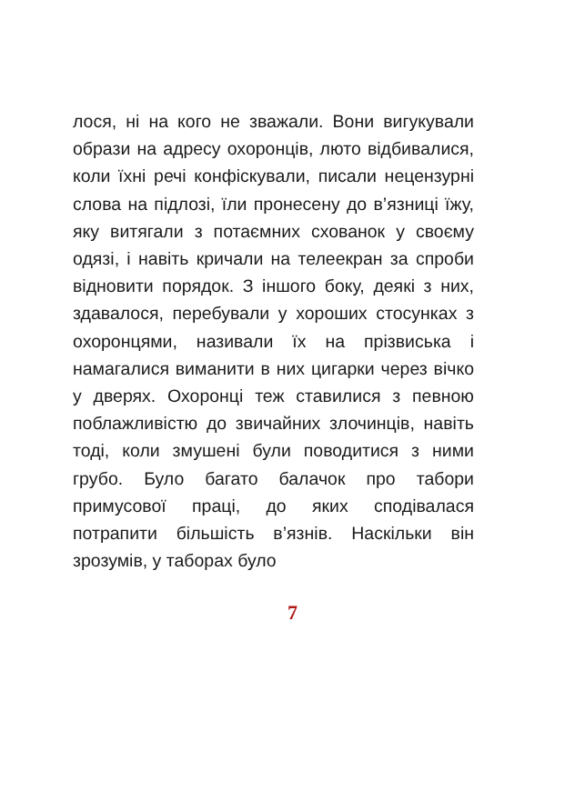лося, ні на кого не зважали. Вони вигуку­вали образи на адресу охоронців, люто відбивалися, коли їхні речі конфіскували, писали нецензурні слова на підлозі, їли пронесену до в’язниці їжу, яку витягали з потаємних схованок у своєму одязі, і навіть кричали на телеекран за спроби відновити порядок. З іншого боку, дея­кі з них, здавалося, перебували у хоро­ших стосунках з охоронцями, називали їх на прізвиська і намагалися виманити в них цигарки через вічко у дверях. Охо­ронці теж ставилися з певною поблаж­ливістю до звичайних злочинців, навіть тоді, коли змушені були поводитися з ними грубо. Було багато балачок про табори примусової праці, до яких спо­дівалася потрапити більшість в’язнів. Наскільки він зрозумів, у таборах було
7